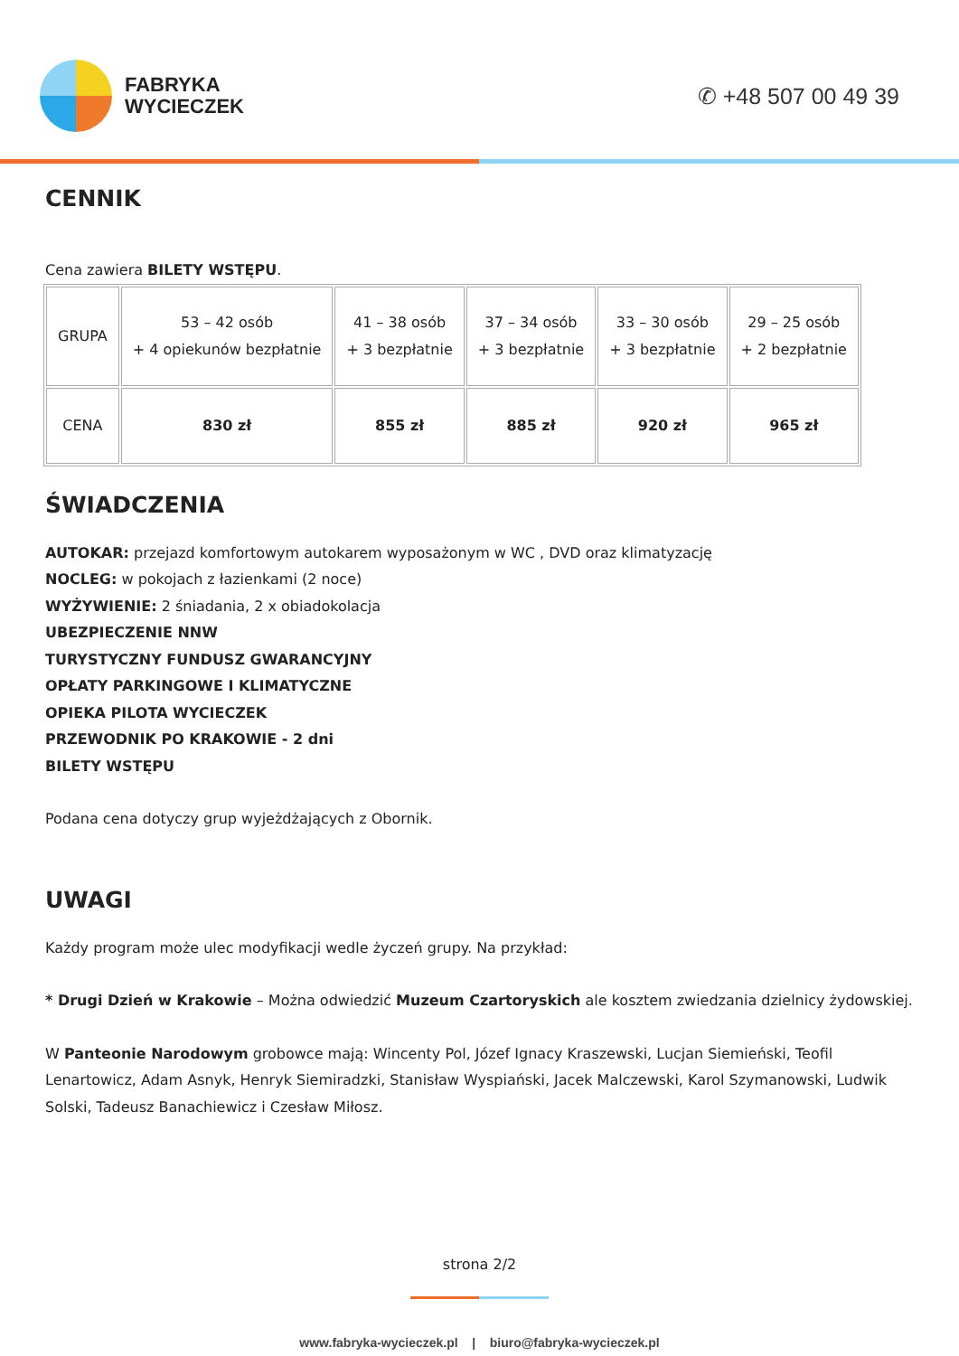FABRYKA
WYCIECZEK
✆ +48 507 00 49 39
CENNIK
Cena zawiera BILETY WSTĘPU.
| GRUPA | 53 – 42 osób + 4 opiekunów bezpłatnie | 41 – 38 osób + 3 bezpłatnie | 37 – 34 osób + 3 bezpłatnie | 33 – 30 osób + 3 bezpłatnie | 29 – 25 osób + 2 bezpłatnie |
| CENA | 830 zł | 855 zł | 885 zł | 920 zł | 965 zł |
ŚWIADCZENIA
AUTOKAR: przejazd komfortowym autokarem wyposażonym w WC , DVD oraz klimatyzację
NOCLEG: w pokojach z łazienkami (2 noce)
WYŻYWIENIE: 2 śniadania, 2 x obiadokolacja
UBEZPIECZENIE NNW
TURYSTYCZNY FUNDUSZ GWARANCYJNY
OPŁATY PARKINGOWE I KLIMATYCZNE
OPIEKA PILOTA WYCIECZEK
PRZEWODNIK PO KRAKOWIE - 2 dni
BILETY WSTĘPU
Podana cena dotyczy grup wyjeżdżających z Obornik.
UWAGI
Każdy program może ulec modyfikacji wedle życzeń grupy. Na przykład:
* Drugi Dzień w Krakowie – Można odwiedzić Muzeum Czartoryskich ale kosztem zwiedzania dzielnicy żydowskiej.
W Panteonie Narodowym grobowce mają: Wincenty Pol, Józef Ignacy Kraszewski, Lucjan Siemieński, Teofil Lenartowicz, Adam Asnyk, Henryk Siemiradzki, Stanisław Wyspiański, Jacek Malczewski, Karol Szymanowski, Ludwik Solski, Tadeusz Banachiewicz i Czesław Miłosz.
strona 2/2
www.fabryka-wycieczek.pl | biuro@fabryka-wycieczek.pl